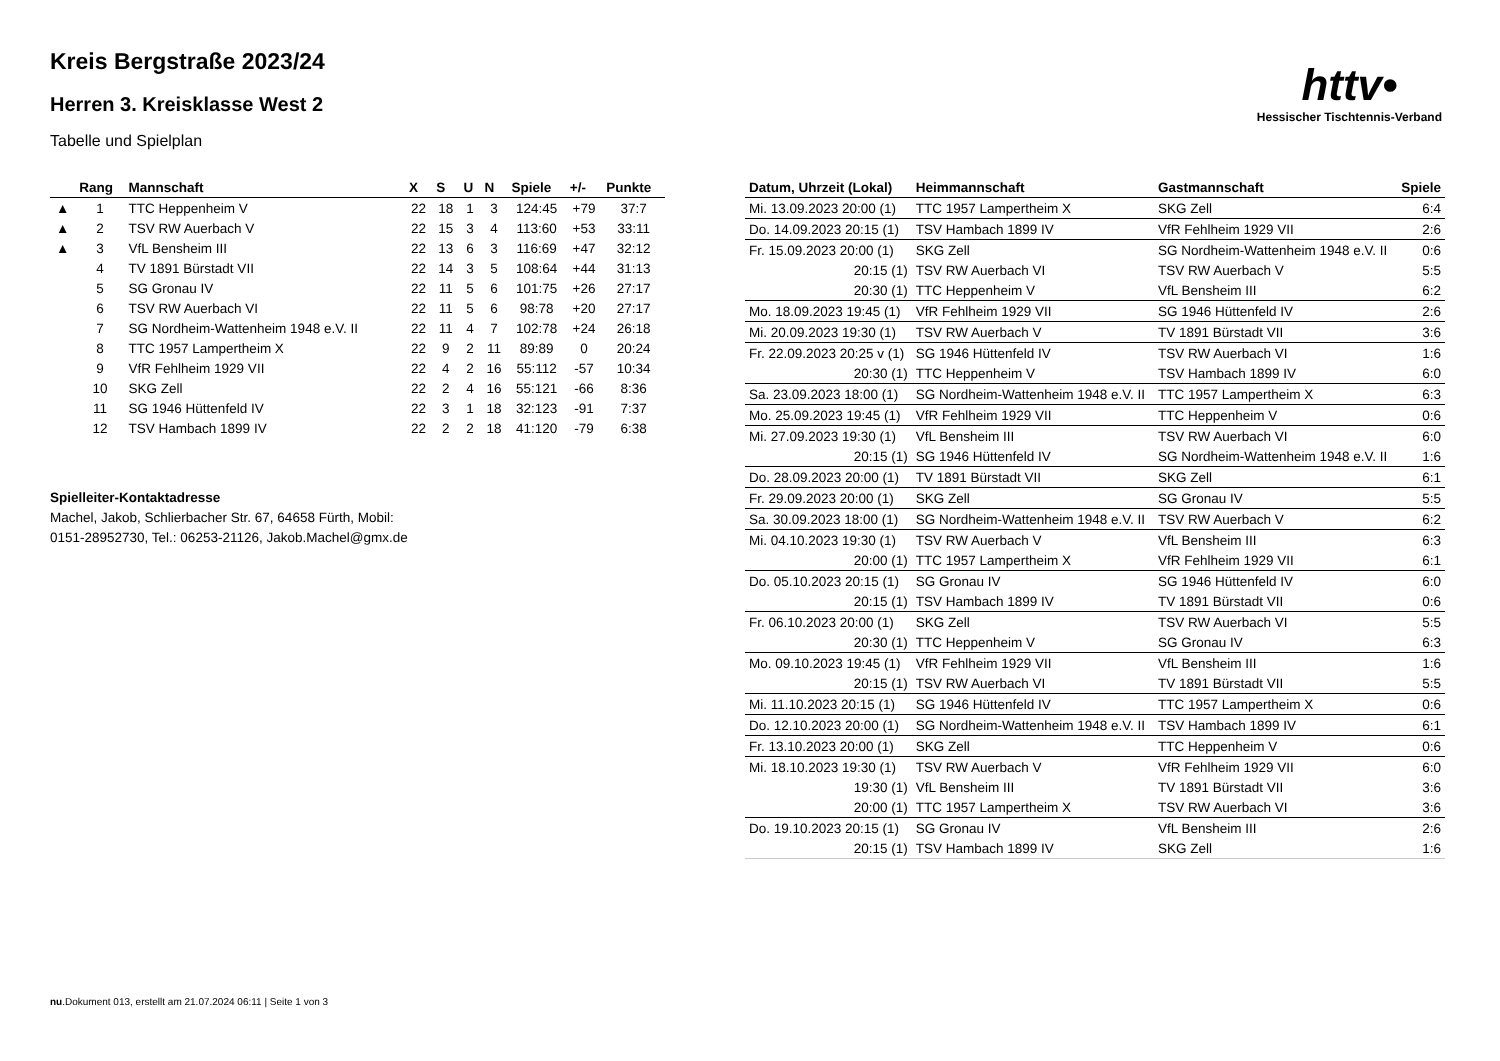httv•
Hessischer Tischtennis-Verband
Kreis Bergstraße 2023/24
Herren 3. Kreisklasse West 2
Tabelle und Spielplan
| | Rang | Mannschaft | X | S | U | N | Spiele | +/- | Punkte |
| --- | --- | --- | --- | --- | --- | --- | --- | --- | --- |
| ▲ | 1 | TTC Heppenheim V | 22 | 18 | 1 | 3 | 124:45 | +79 | 37:7 |
| ▲ | 2 | TSV RW Auerbach V | 22 | 15 | 3 | 4 | 113:60 | +53 | 33:11 |
| ▲ | 3 | VfL Bensheim III | 22 | 13 | 6 | 3 | 116:69 | +47 | 32:12 |
| | 4 | TV 1891 Bürstadt VII | 22 | 14 | 3 | 5 | 108:64 | +44 | 31:13 |
| | 5 | SG Gronau IV | 22 | 11 | 5 | 6 | 101:75 | +26 | 27:17 |
| | 6 | TSV RW Auerbach VI | 22 | 11 | 5 | 6 | 98:78 | +20 | 27:17 |
| | 7 | SG Nordheim-Wattenheim 1948 e.V. II | 22 | 11 | 4 | 7 | 102:78 | +24 | 26:18 |
| | 8 | TTC 1957 Lampertheim X | 22 | 9 | 2 | 11 | 89:89 | 0 | 20:24 |
| | 9 | VfR Fehlheim 1929 VII | 22 | 4 | 2 | 16 | 55:112 | -57 | 10:34 |
| | 10 | SKG Zell | 22 | 2 | 4 | 16 | 55:121 | -66 | 8:36 |
| | 11 | SG 1946 Hüttenfeld IV | 22 | 3 | 1 | 18 | 32:123 | -91 | 7:37 |
| | 12 | TSV Hambach 1899 IV | 22 | 2 | 2 | 18 | 41:120 | -79 | 6:38 |
Spielleiter-Kontaktadresse
Machel, Jakob, Schlierbacher Str. 67, 64658 Fürth, Mobil:
0151-28952730, Tel.: 06253-21126, Jakob.Machel@gmx.de
| Datum, Uhrzeit (Lokal) | Heimmannschaft | Gastmannschaft | Spiele |
| --- | --- | --- | --- |
| Mi. 13.09.2023 20:00 (1) | TTC 1957 Lampertheim X | SKG Zell | 6:4 |
| Do. 14.09.2023 20:15 (1) | TSV Hambach 1899 IV | VfR Fehlheim 1929 VII | 2:6 |
| Fr. 15.09.2023 20:00 (1) | SKG Zell | SG Nordheim-Wattenheim 1948 e.V. II | 0:6 |
| 20:15 (1) | TSV RW Auerbach VI | TSV RW Auerbach V | 5:5 |
| 20:30 (1) | TTC Heppenheim V | VfL Bensheim III | 6:2 |
| Mo. 18.09.2023 19:45 (1) | VfR Fehlheim 1929 VII | SG 1946 Hüttenfeld IV | 2:6 |
| Mi. 20.09.2023 19:30 (1) | TSV RW Auerbach V | TV 1891 Bürstadt VII | 3:6 |
| Fr. 22.09.2023 20:25 v (1) | SG 1946 Hüttenfeld IV | TSV RW Auerbach VI | 1:6 |
| 20:30 (1) | TTC Heppenheim V | TSV Hambach 1899 IV | 6:0 |
| Sa. 23.09.2023 18:00 (1) | SG Nordheim-Wattenheim 1948 e.V. II | TTC 1957 Lampertheim X | 6:3 |
| Mo. 25.09.2023 19:45 (1) | VfR Fehlheim 1929 VII | TTC Heppenheim V | 0:6 |
| Mi. 27.09.2023 19:30 (1) | VfL Bensheim III | TSV RW Auerbach VI | 6:0 |
| 20:15 (1) | SG 1946 Hüttenfeld IV | SG Nordheim-Wattenheim 1948 e.V. II | 1:6 |
| Do. 28.09.2023 20:00 (1) | TV 1891 Bürstadt VII | SKG Zell | 6:1 |
| Fr. 29.09.2023 20:00 (1) | SKG Zell | SG Gronau IV | 5:5 |
| Sa. 30.09.2023 18:00 (1) | SG Nordheim-Wattenheim 1948 e.V. II | TSV RW Auerbach V | 6:2 |
| Mi. 04.10.2023 19:30 (1) | TSV RW Auerbach V | VfL Bensheim III | 6:3 |
| 20:00 (1) | TTC 1957 Lampertheim X | VfR Fehlheim 1929 VII | 6:1 |
| Do. 05.10.2023 20:15 (1) | SG Gronau IV | SG 1946 Hüttenfeld IV | 6:0 |
| 20:15 (1) | TSV Hambach 1899 IV | TV 1891 Bürstadt VII | 0:6 |
| Fr. 06.10.2023 20:00 (1) | SKG Zell | TSV RW Auerbach VI | 5:5 |
| 20:30 (1) | TTC Heppenheim V | SG Gronau IV | 6:3 |
| Mo. 09.10.2023 19:45 (1) | VfR Fehlheim 1929 VII | VfL Bensheim III | 1:6 |
| 20:15 (1) | TSV RW Auerbach VI | TV 1891 Bürstadt VII | 5:5 |
| Mi. 11.10.2023 20:15 (1) | SG 1946 Hüttenfeld IV | TTC 1957 Lampertheim X | 0:6 |
| Do. 12.10.2023 20:00 (1) | SG Nordheim-Wattenheim 1948 e.V. II | TSV Hambach 1899 IV | 6:1 |
| Fr. 13.10.2023 20:00 (1) | SKG Zell | TTC Heppenheim V | 0:6 |
| Mi. 18.10.2023 19:30 (1) | TSV RW Auerbach V | VfR Fehlheim 1929 VII | 6:0 |
| 19:30 (1) | VfL Bensheim III | TV 1891 Bürstadt VII | 3:6 |
| 20:00 (1) | TTC 1957 Lampertheim X | TSV RW Auerbach VI | 3:6 |
| Do. 19.10.2023 20:15 (1) | SG Gronau IV | VfL Bensheim III | 2:6 |
| 20:15 (1) | TSV Hambach 1899 IV | SKG Zell | 1:6 |
nu.Dokument 013, erstellt am 21.07.2024 06:11 | Seite 1 von 3